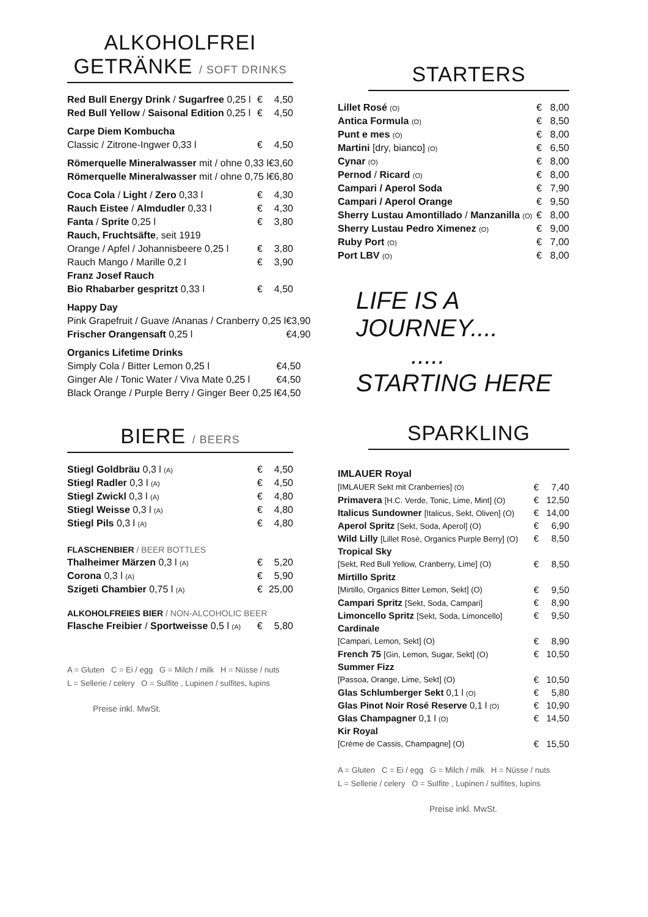ALKOHOLFREI
GETRÄNKE / SOFT DRINKS
| Red Bull Energy Drink / Sugarfree 0,25 l | € | 4,50 |
| Red Bull Yellow / Saisonal Edition 0,25 l | € | 4,50 |
Carpe Diem Kombucha
| Classic / Zitrone-Ingwer 0,33 l | € | 4,50 |
| Römerquelle Mineralwasser mit / ohne 0,33 l | € | 3,60 |
| Römerquelle Mineralwasser mit / ohne 0,75 l | € | 6,80 |
| Coca Cola / Light / Zero 0,33 l | € | 4,30 |
| Rauch Eistee / Almdudler 0,33 l | € | 4,30 |
| Fanta / Sprite 0,25 l | € | 3,80 |
| Rauch, Fruchtsäfte , seit 1919 | | |
| Orange / Apfel / Johannisbeere 0,25 l | € | 3,80 |
| Rauch Mango / Marille 0,2 l | € | 3,90 |
| Franz Josef Rauch | | |
| Bio Rhabarber gespritzt 0,33 l | € | 4,50 |
Happy Day
| Pink Grapefruit / Guave /Ananas / Cranberry 0,25 l | € | 3,90 |
| Frischer Orangensaft 0,25 l | € | 4,90 |
Organics Lifetime Drinks
| Simply Cola / Bitter Lemon 0,25 l | € | 4,50 |
| Ginger Ale / Tonic Water / Viva Mate 0,25 l | € | 4,50 |
| Black Orange / Purple Berry / Ginger Beer 0,25 l | € | 4,50 |
BIERE / BEERS
| Stiegl Goldbräu 0,3 l (A) | € | 4,50 |
| Stiegl Radler 0,3 l (A) | € | 4,50 |
| Stiegl Zwickl 0,3 l (A) | € | 4,80 |
| Stiegl Weisse 0,3 l (A) | € | 4,80 |
| Stiegl Pils 0,3 l (A) | € | 4,80 |
FLASCHENBIER / BEER BOTTLES
| Thalheimer Märzen 0,3 l (A) | € | 5,20 |
| Corona 0,3 l (A) | € | 5,90 |
| Szigeti Chambier 0,75 l (A) | € | 25,00 |
ALKOHOLFREIES BIER / NON-ALCOHOLIC BEER
| Flasche Freibier / Sportweisse 0,5 l (A) | € | 5,80 |
A = Gluten C = Ei / egg G = Milch / milk H = Nüsse / nuts
L = Sellerie / celery O = Sulfite , Lupinen / sulfites, lupins
Preise inkl. MwSt.
STARTERS
| Lillet Rosé (O) | € | 8,00 |
| Antica Formula (O) | € | 8,50 |
| Punt e mes (O) | € | 8,00 |
| Martini [dry, bianco] (O) | € | 6,50 |
| Cynar (O) | € | 8,00 |
| Pernod / Ricard (O) | € | 8,00 |
| Campari / Aperol Soda | € | 7,90 |
| Campari / Aperol Orange | € | 9,50 |
| Sherry Lustau Amontillado / Manzanilla (O) | € | 8,00 |
| Sherry Lustau Pedro Ximenez (O) | € | 9,00 |
| Ruby Port (O) | € | 7,00 |
| Port LBV (O) | € | 8,00 |
LIFE IS A JOURNEY....
..... STARTING HERE
SPARKLING
IMLAUER Royal
| [IMLAUER Sekt mit Cranberries] (O) | € | 7,40 |
| Primavera [H.C. Verde, Tonic, Lime, Mint] (O) | € | 12,50 |
| Italicus Sundowner [Italicus, Sekt, Oliven] (O) | € | 14,00 |
| Aperol Spritz [Sekt, Soda, Aperol] (O) | € | 6,90 |
| Wild Lilly [Lillet Rosè, Organics Purple Berry] (O) | € | 8,50 |
| Tropical Sky | | |
| [Sekt, Red Bull Yellow, Cranberry, Lime] (O) | € | 8,50 |
| Mirtillo Spritz | | |
| [Mirtillo, Organics Bitter Lemon, Sekt] (O) | € | 9,50 |
| Campari Spritz [Sekt, Soda, Campari] | € | 8,90 |
| Limoncello Spritz [Sekt, Soda, Limoncello] | € | 9,50 |
| Cardinale | | |
| [Campari, Lemon, Sekt] (O) | € | 8,90 |
| French 75 [Gin, Lemon, Sugar, Sekt] (O) | € | 10,50 |
| Summer Fizz | | |
| [Passoa, Orange, Lime, Sekt] (O) | € | 10,50 |
| Glas Schlumberger Sekt 0,1 l (O) | € | 5,80 |
| Glas Pinot Noir Rosé Reserve 0,1 l (O) | € | 10,90 |
| Glas Champagner 0,1 l (O) | € | 14,50 |
| Kir Royal | | |
| [Crème de Cassis, Champagne] (O) | € | 15,50 |
A = Gluten C = Ei / egg G = Milch / milk H = Nüsse / nuts
L = Sellerie / celery O = Sulfite , Lupinen / sulfites, lupins
Preise inkl. MwSt.